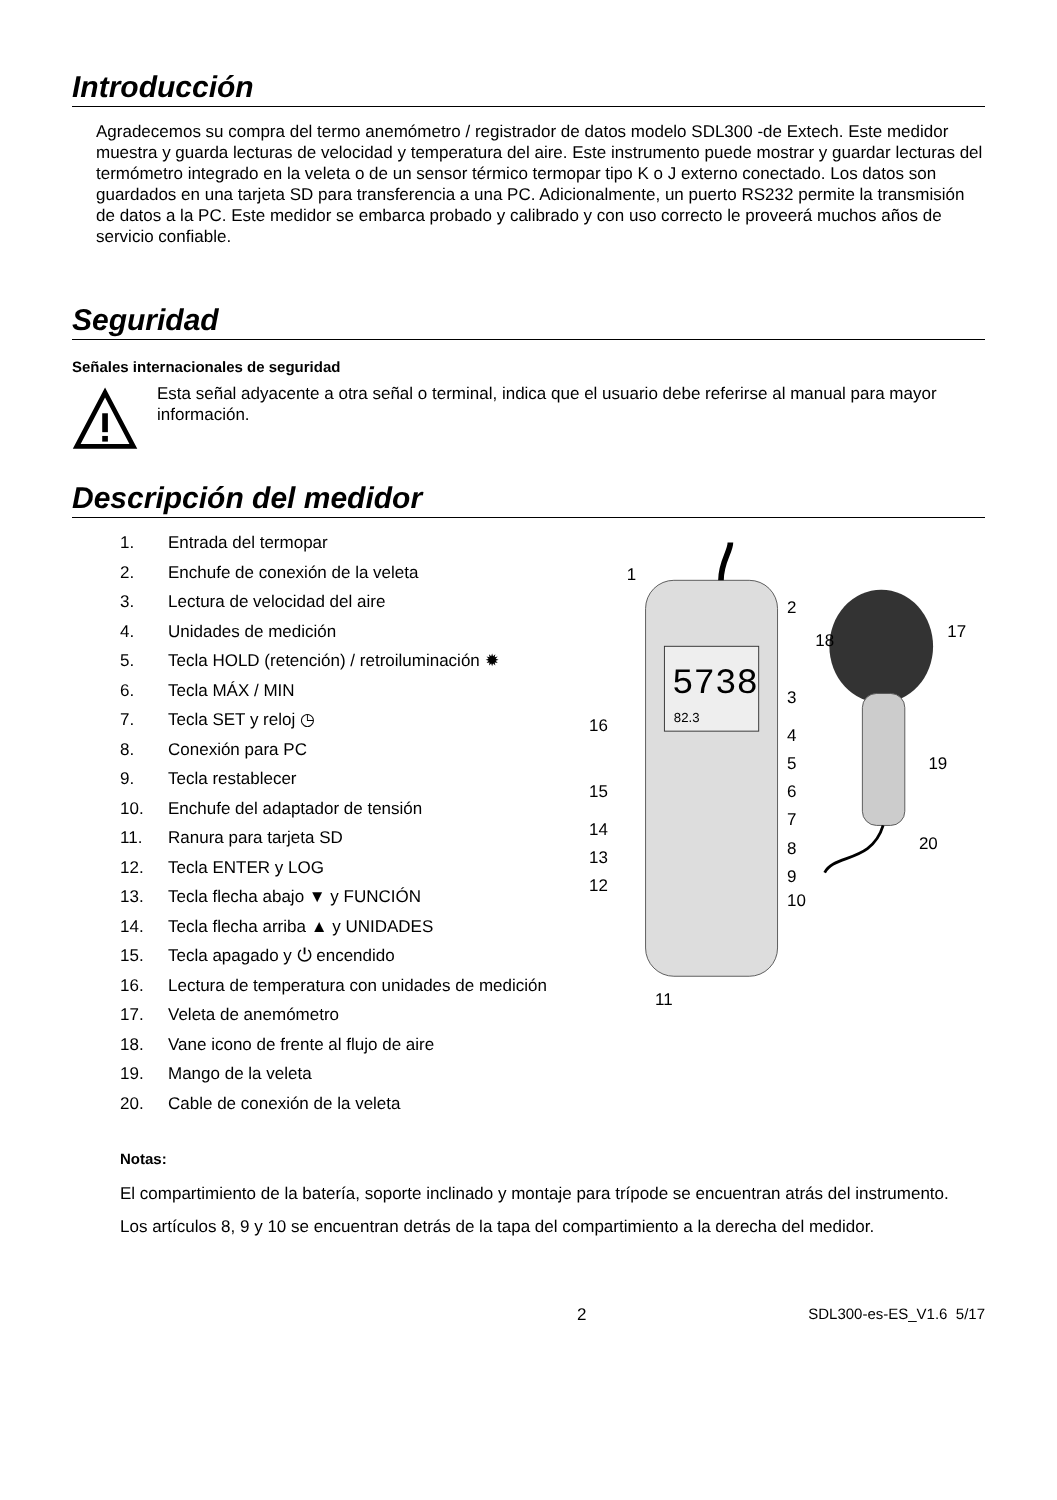Introducción
Agradecemos su compra del termo anemómetro / registrador de datos modelo SDL300 -de Extech. Este medidor muestra y guarda lecturas de velocidad y temperatura del aire. Este instrumento puede mostrar y guardar lecturas del termómetro integrado en la veleta o de un sensor térmico termopar tipo K o J externo conectado. Los datos son guardados en una tarjeta SD para transferencia a una PC. Adicionalmente, un puerto RS232 permite la transmisión de datos a la PC. Este medidor se embarca probado y calibrado y con uso correcto le proveerá muchos años de servicio confiable.
Seguridad
Señales internacionales de seguridad
Esta señal adyacente a otra señal o terminal, indica que el usuario debe referirse al manual para mayor información.
Descripción del medidor
1. Entrada del termopar
2. Enchufe de conexión de la veleta
3. Lectura de velocidad del aire
4. Unidades de medición
5. Tecla HOLD (retención) / retroiluminación ✹
6. Tecla MÁX / MIN
7. Tecla SET y reloj ◷
8. Conexión para PC
9. Tecla restablecer
10. Enchufe del adaptador de tensión
11. Ranura para tarjeta SD
12. Tecla ENTER y LOG
13. Tecla flecha abajo ▼ y FUNCIÓN
14. Tecla flecha arriba ▲ y UNIDADES
15. Tecla apagado y ⏻ encendido
16. Lectura de temperatura con unidades de medición
17. Veleta de anemómetro
18. Vane icono de frente al flujo de aire
19. Mango de la veleta
20. Cable de conexión de la veleta
5738
82.3
1
2
3
4
5
6
7
8
9
10
11
12
13
14
15
16
17
18
19
20
Notas:
El compartimiento de la batería, soporte inclinado y montaje para trípode se encuentran atrás del instrumento.
Los artículos 8, 9 y 10 se encuentran detrás de la tapa del compartimiento a la derecha del medidor.
2 SDL300-es-ES_V1.6 5/17